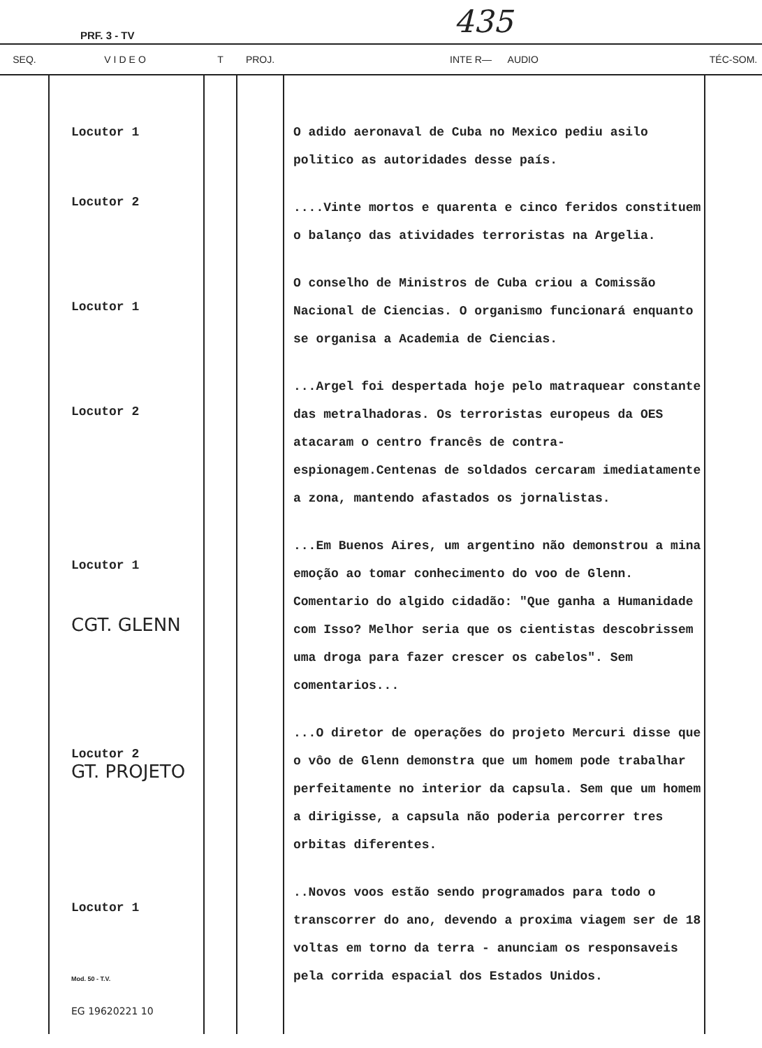PRF. 3 - TV 435
| SEQ. | VIDEO | T | PROJ. | INTE R— AUDIO | TÉC-SOM. |
| --- | --- | --- | --- | --- | --- |
| | Locutor 1 Locutor 2 Locutor 1 Locutor 2 Locutor 1 CGT. GLENN Locutor 2 GT. PROJETO Locutor 1 Mod. 50 - T.V. EG 19620221 10 | | | O adido aeronaval de Cuba no Mexico pediu asilo politico as autoridades desse país. ....Vinte mortos e quarenta e cinco feridos constituem o balanço das atividades terroristas na Argelia. O conselho de Ministros de Cuba criou a Comissão Nacional de Ciencias. O organismo funcionará enquanto se organisa a Academia de Ciencias. ...Argel foi despertada hoje pelo matraquear constante das metralhadoras. Os terroristas europeus da OES atacaram o centro francês de contra-espionagem.Centenas de soldados cercaram imediatamente a zona, mantendo afastados os jornalistas. ...Em Buenos Aires, um argentino não demonstrou a mina emoção ao tomar conhecimento do voo de Glenn. Comentario do algido cidadão: "Que ganha a Humanidade com Isso? Melhor seria que os cientistas descobrissem uma droga para fazer crescer os cabelos". Sem comentarios... ...O diretor de operações do projeto Mercuri disse que o vôo de Glenn demonstra que um homem pode trabalhar perfeitamente no interior da capsula. Sem que um homem a dirigisse, a capsula não poderia percorrer tres orbitas diferentes. ..Novos voos estão sendo programados para todo o transcorrer do ano, devendo a proxima viagem ser de 18 voltas em torno da terra - anunciam os responsaveis pela corrida espacial dos Estados Unidos. | |